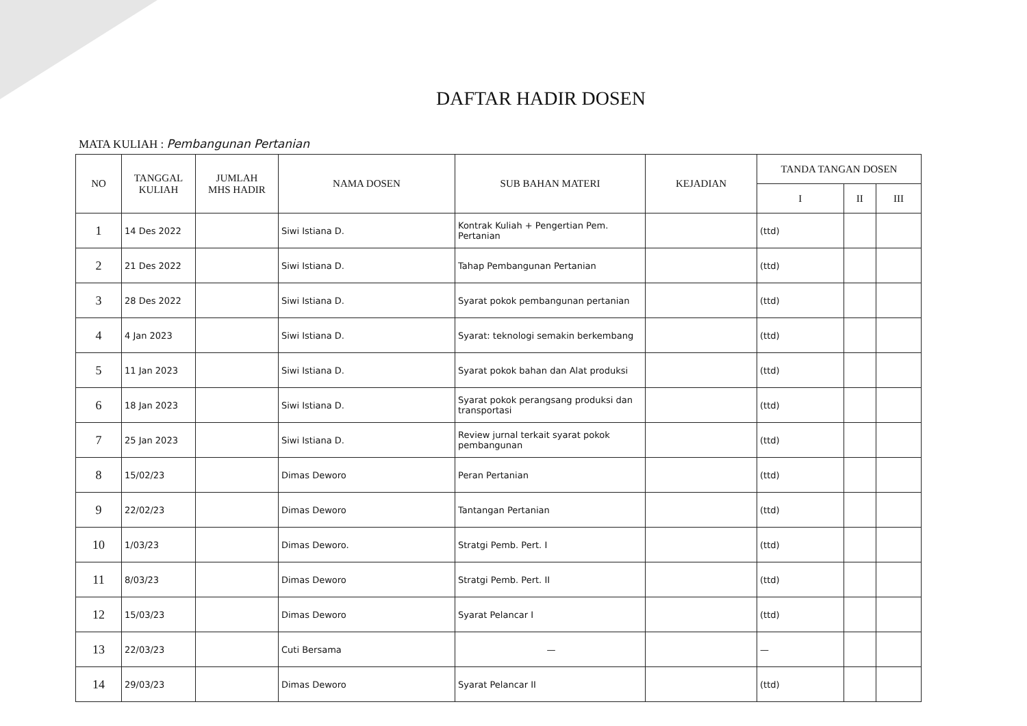DAFTAR HADIR DOSEN
MATA KULIAH : Pembangunan Pertanian
| NO | TANGGAL KULIAH | JUMLAH MHS HADIR | NAMA DOSEN | SUB BAHAN MATERI | KEJADIAN | TANDA TANGAN DOSEN | | |
| --- | --- | --- | --- | --- | --- | --- | --- | --- |
| | | | | | | I | II | III |
| 1 | 14 Des 2022 | | Siwi Istiana D. | Kontrak Kuliah + Pengertian Pem. Pertanian | | (ttd) | | |
| 2 | 21 Des 2022 | | Siwi Istiana D. | Tahap Pembangunan Pertanian | | (ttd) | | |
| 3 | 28 Des 2022 | | Siwi Istiana D. | Syarat pokok pembangunan pertanian | | (ttd) | | |
| 4 | 4 Jan 2023 | | Siwi Istiana D. | Syarat: teknologi semakin berkembang | | (ttd) | | |
| 5 | 11 Jan 2023 | | Siwi Istiana D. | Syarat pokok bahan dan Alat produksi | | (ttd) | | |
| 6 | 18 Jan 2023 | | Siwi Istiana D. | Syarat pokok perangsang produksi dan transportasi | | (ttd) | | |
| 7 | 25 Jan 2023 | | Siwi Istiana D. | Review jurnal terkait syarat pokok pembangunan | | (ttd) | | |
| 8 | 15/02/23 | | Dimas Deworo | Peran Pertanian | | (ttd) | | |
| 9 | 22/02/23 | | Dimas Deworo | Tantangan Pertanian | | (ttd) | | |
| 10 | 1/03/23 | | Dimas Deworo. | Stratgi Pemb. Pert. I | | (ttd) | | |
| 11 | 8/03/23 | | Dimas Deworo | Stratgi Pemb. Pert. II | | (ttd) | | |
| 12 | 15/03/23 | | Dimas Deworo | Syarat Pelancar I | | (ttd) | | |
| 13 | 22/03/23 | | Cuti Bersama | — | | — | | |
| 14 | 29/03/23 | | Dimas Deworo | Syarat Pelancar II | | (ttd) | | |